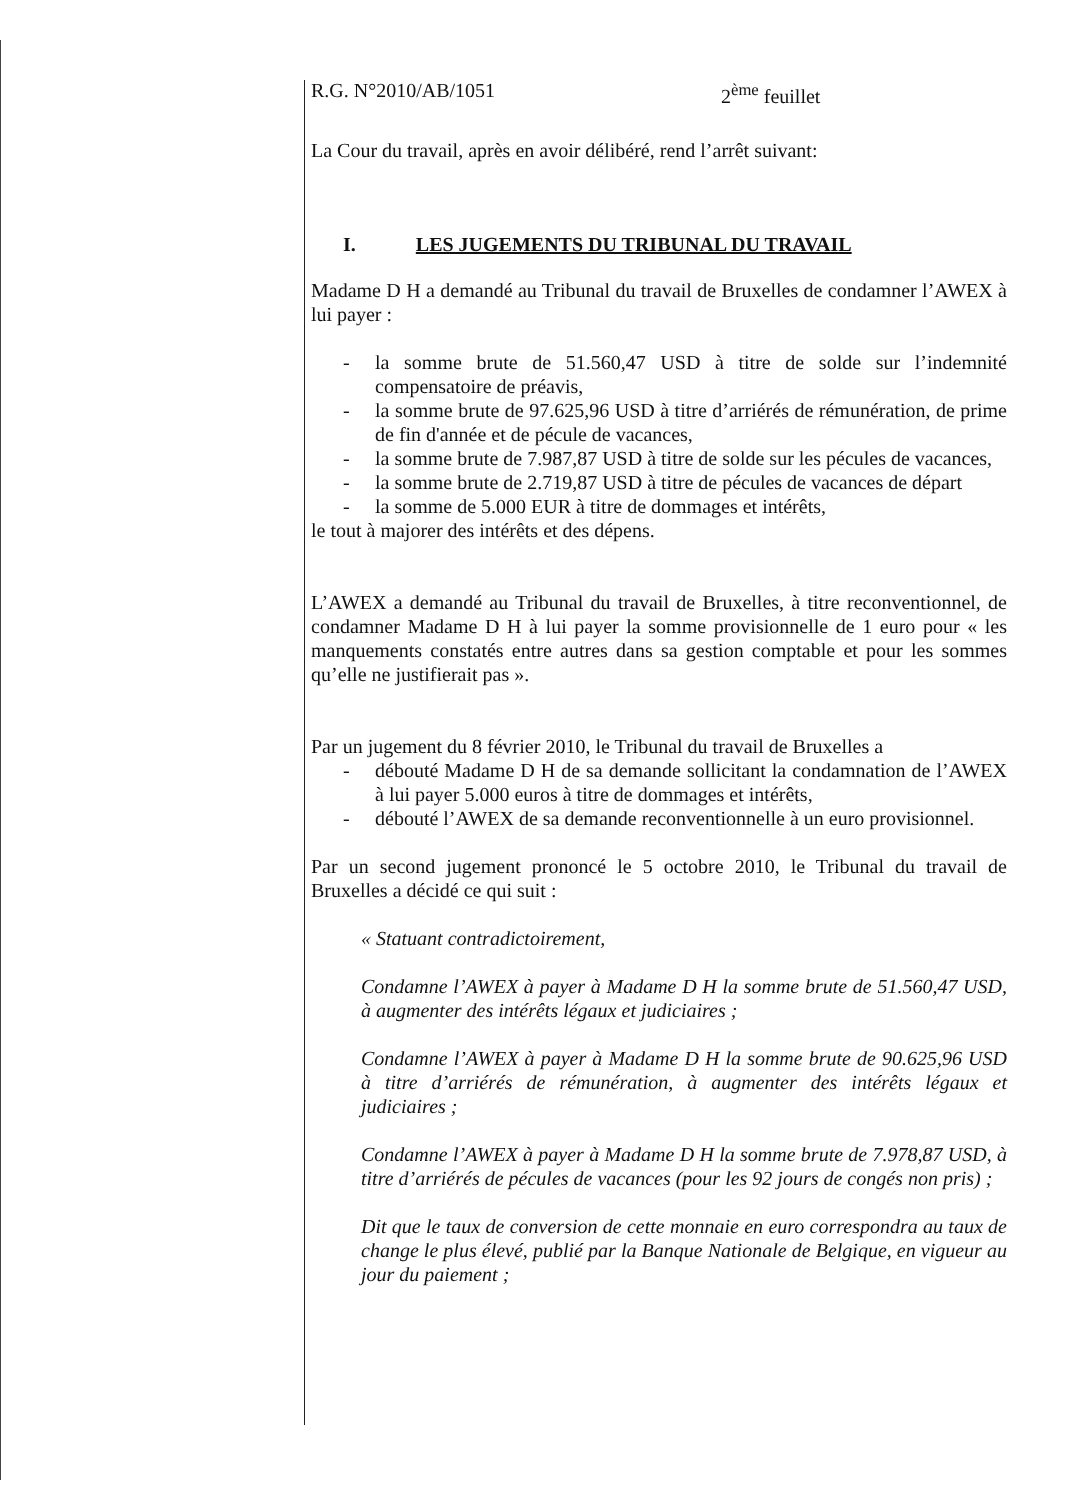R.G. N°2010/AB/1051 2<sup>ème</sup> feuillet
La Cour du travail, après en avoir délibéré, rend l’arrêt suivant:
I. LES JUGEMENTS DU TRIBUNAL DU TRAVAIL
Madame D H a demandé au Tribunal du travail de Bruxelles de condamner l’AWEX à lui payer :
- la somme brute de 51.560,47 USD à titre de solde sur l’indemnité compensatoire de préavis,
- la somme brute de 97.625,96 USD à titre d’arriérés de rémunération, de prime de fin d'année et de pécule de vacances,
- la somme brute de 7.987,87 USD à titre de solde sur les pécules de vacances,
- la somme brute de 2.719,87 USD à titre de pécules de vacances de départ
- la somme de 5.000 EUR à titre de dommages et intérêts,
le tout à majorer des intérêts et des dépens.
L’AWEX a demandé au Tribunal du travail de Bruxelles, à titre reconventionnel, de condamner Madame D H à lui payer la somme provisionnelle de 1 euro pour « les manquements constatés entre autres dans sa gestion comptable et pour les sommes qu’elle ne justifierait pas ».
Par un jugement du 8 février 2010, le Tribunal du travail de Bruxelles a
- débouté Madame D H de sa demande sollicitant la condamnation de l’AWEX à lui payer 5.000 euros à titre de dommages et intérêts,
- débouté l’AWEX de sa demande reconventionnelle à un euro provisionnel.
Par un second jugement prononcé le 5 octobre 2010, le Tribunal du travail de Bruxelles a décidé ce qui suit :
« Statuant contradictoirement,
Condamne l’AWEX à payer à Madame D H la somme brute de 51.560,47 USD, à augmenter des intérêts légaux et judiciaires ;
Condamne l’AWEX à payer à Madame D H la somme brute de 90.625,96 USD à titre d’arriérés de rémunération, à augmenter des intérêts légaux et judiciaires ;
Condamne l’AWEX à payer à Madame D H la somme brute de 7.978,87 USD, à titre d’arriérés de pécules de vacances (pour les 92 jours de congés non pris) ;
Dit que le taux de conversion de cette monnaie en euro correspondra au taux de change le plus élevé, publié par la Banque Nationale de Belgique, en vigueur au jour du paiement ;